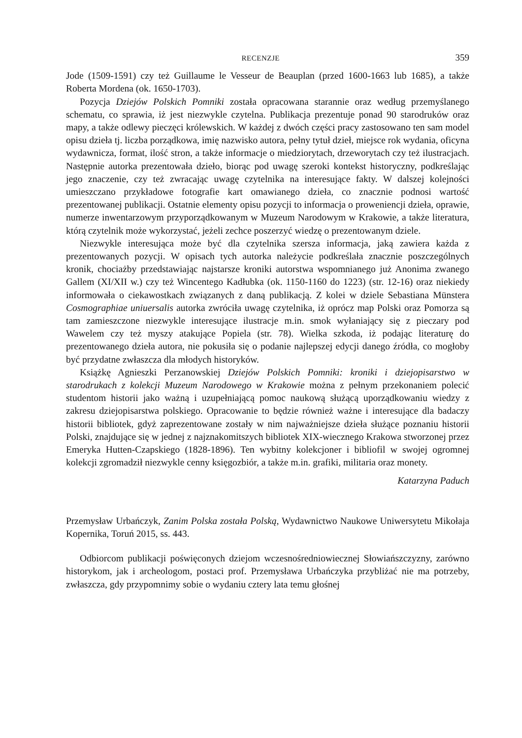RECENZJE 359
Jode (1509-1591) czy też Guillaume le Vesseur de Beauplan (przed 1600-1663 lub 1685), a także Roberta Mordena (ok. 1650-1703).
Pozycja Dziejów Polskich Pomniki została opracowana starannie oraz według przemyślanego schematu, co sprawia, iż jest niezwykle czytelna. Publikacja prezentuje ponad 90 starodruków oraz mapy, a także odlewy pieczęci królewskich. W każdej z dwóch części pracy zastosowano ten sam model opisu dzieła tj. liczba porządkowa, imię nazwisko autora, pełny tytuł dzieł, miejsce rok wydania, oficyna wydawnicza, format, ilość stron, a także informacje o miedziorytach, drzeworytach czy też ilustracjach. Następnie autorka prezentowała dzieło, biorąc pod uwagę szeroki kontekst historyczny, podkreślając jego znaczenie, czy też zwracając uwagę czytelnika na interesujące fakty. W dalszej kolejności umieszczano przykładowe fotografie kart omawianego dzieła, co znacznie podnosi wartość prezentowanej publikacji. Ostatnie elementy opisu pozycji to informacja o proweniencji dzieła, oprawie, numerze inwentarzowym przyporządkowanym w Muzeum Narodowym w Krakowie, a także literatura, którą czytelnik może wykorzystać, jeżeli zechce poszerzyć wiedzę o prezentowanym dziele.
Niezwykle interesująca może być dla czytelnika szersza informacja, jaką zawiera każda z prezentowanych pozycji. W opisach tych autorka należycie podkreślała znacznie poszczególnych kronik, chociażby przedstawiając najstarsze kroniki autorstwa wspomnianego już Anonima zwanego Gallem (XI/XII w.) czy też Wincentego Kadłubka (ok. 1150-1160 do 1223) (str. 12-16) oraz niekiedy informowała o ciekawostkach związanych z daną publikacją. Z kolei w dziele Sebastiana Münstera Cosmographiae uniuersalis autorka zwróciła uwagę czytelnika, iż oprócz map Polski oraz Pomorza są tam zamieszczone niezwykle interesujące ilustracje m.in. smok wyłaniający się z pieczary pod Wawelem czy też myszy atakujące Popiela (str. 78). Wielka szkoda, iż podając literaturę do prezentowanego dzieła autora, nie pokusiła się o podanie najlepszej edycji danego źródła, co mogłoby być przydatne zwłaszcza dla młodych historyków.
Książkę Agnieszki Perzanowskiej Dziejów Polskich Pomniki: kroniki i dziejopisarstwo w starodrukach z kolekcji Muzeum Narodowego w Krakowie można z pełnym przekonaniem polecić studentom historii jako ważną i uzupełniającą pomoc naukową służącą uporządkowaniu wiedzy z zakresu dziejopisarstwa polskiego. Opracowanie to będzie również ważne i interesujące dla badaczy historii bibliotek, gdyż zaprezentowane zostały w nim najważniejsze dzieła służące poznaniu historii Polski, znajdujące się w jednej z najznakomitszych bibliotek XIX-wiecznego Krakowa stworzonej przez Emeryka Hutten-Czapskiego (1828-1896). Ten wybitny kolekcjoner i bibliofil w swojej ogromnej kolekcji zgromadził niezwykle cenny księgozbiór, a także m.in. grafiki, militaria oraz monety.
Katarzyna Paduch
Przemysław Urbańczyk, Zanim Polska została Polską, Wydawnictwo Naukowe Uniwersytetu Mikołaja Kopernika, Toruń 2015, ss. 443.
Odbiorcom publikacji poświęconych dziejom wczesnośredniowiecznej Słowiańszczyzny, zarówno historykom, jak i archeologom, postaci prof. Przemysława Urbańczyka przybliżać nie ma potrzeby, zwłaszcza, gdy przypomnimy sobie o wydaniu cztery lata temu głośnej